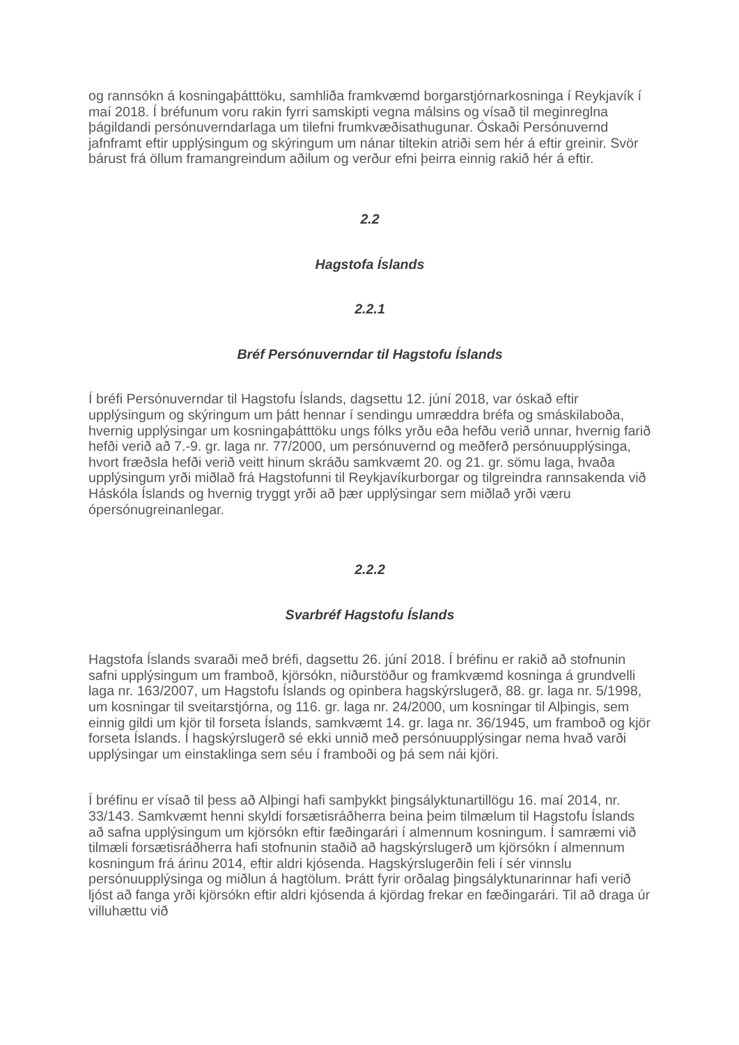og rannsókn á kosningaþátttöku, samhliða framkvæmd borgarstjórnarkosninga í Reykjavík í maí 2018. Í bréfunum voru rakin fyrri samskipti vegna málsins og vísað til meginreglna þágildandi persónuverndarlaga um tilefni frumkvæðisathugunar. Óskaði Persónuvernd jafnframt eftir upplýsingum og skýringum um nánar tiltekin atriði sem hér á eftir greinir. Svör bárust frá öllum framangreindum aðilum og verður efni þeirra einnig rakið hér á eftir.
2.2
Hagstofa Íslands
2.2.1
Bréf Persónuverndar til Hagstofu Íslands
Í bréfi Persónuverndar til Hagstofu Íslands, dagsettu 12. júní 2018, var óskað eftir upplýsingum og skýringum um þátt hennar í sendingu umræddra bréfa og smáskilaboða, hvernig upplýsingar um kosningaþátttöku ungs fólks yrðu eða hefðu verið unnar, hvernig farið hefði verið að 7.-9. gr. laga nr. 77/2000, um persónuvernd og meðferð persónuupplýsinga, hvort fræðsla hefði verið veitt hinum skráðu samkvæmt 20. og 21. gr. sömu laga, hvaða upplýsingum yrði miðlað frá Hagstofunni til Reykjavíkurborgar og tilgreindra rannsakenda við Háskóla Íslands og hvernig tryggt yrði að þær upplýsingar sem miðlað yrði væru ópersónugreinanlegar.
2.2.2
Svarbréf Hagstofu Íslands
Hagstofa Íslands svaraði með bréfi, dagsettu 26. júní 2018. Í bréfinu er rakið að stofnunin safni upplýsingum um framboð, kjörsókn, niðurstöður og framkvæmd kosninga á grundvelli laga nr. 163/2007, um Hagstofu Íslands og opinbera hagskýrslugerð, 88. gr. laga nr. 5/1998, um kosningar til sveitarstjórna, og 116. gr. laga nr. 24/2000, um kosningar til Alþingis, sem einnig gildi um kjör til forseta Íslands, samkvæmt 14. gr. laga nr. 36/1945, um framboð og kjör forseta Íslands. Í hagskýrslugerð sé ekki unnið með persónuupplýsingar nema hvað varði upplýsingar um einstaklinga sem séu í framboði og þá sem nái kjöri.
Í bréfinu er vísað til þess að Alþingi hafi samþykkt þingsályktunartillögu 16. maí 2014, nr. 33/143. Samkvæmt henni skyldi forsætisráðherra beina þeim tilmælum til Hagstofu Íslands að safna upplýsingum um kjörsókn eftir fæðingarári í almennum kosningum. Í samræmi við tilmæli forsætisráðherra hafi stofnunin staðið að hagskýrslugerð um kjörsókn í almennum kosningum frá árinu 2014, eftir aldri kjósenda. Hagskýrslugerðin feli í sér vinnslu persónuupplýsinga og miðlun á hagtölum. Þrátt fyrir orðalag þingsályktunarinnar hafi verið ljóst að fanga yrði kjörsókn eftir aldri kjósenda á kjördag frekar en fæðingarári. Til að draga úr villuhættu við